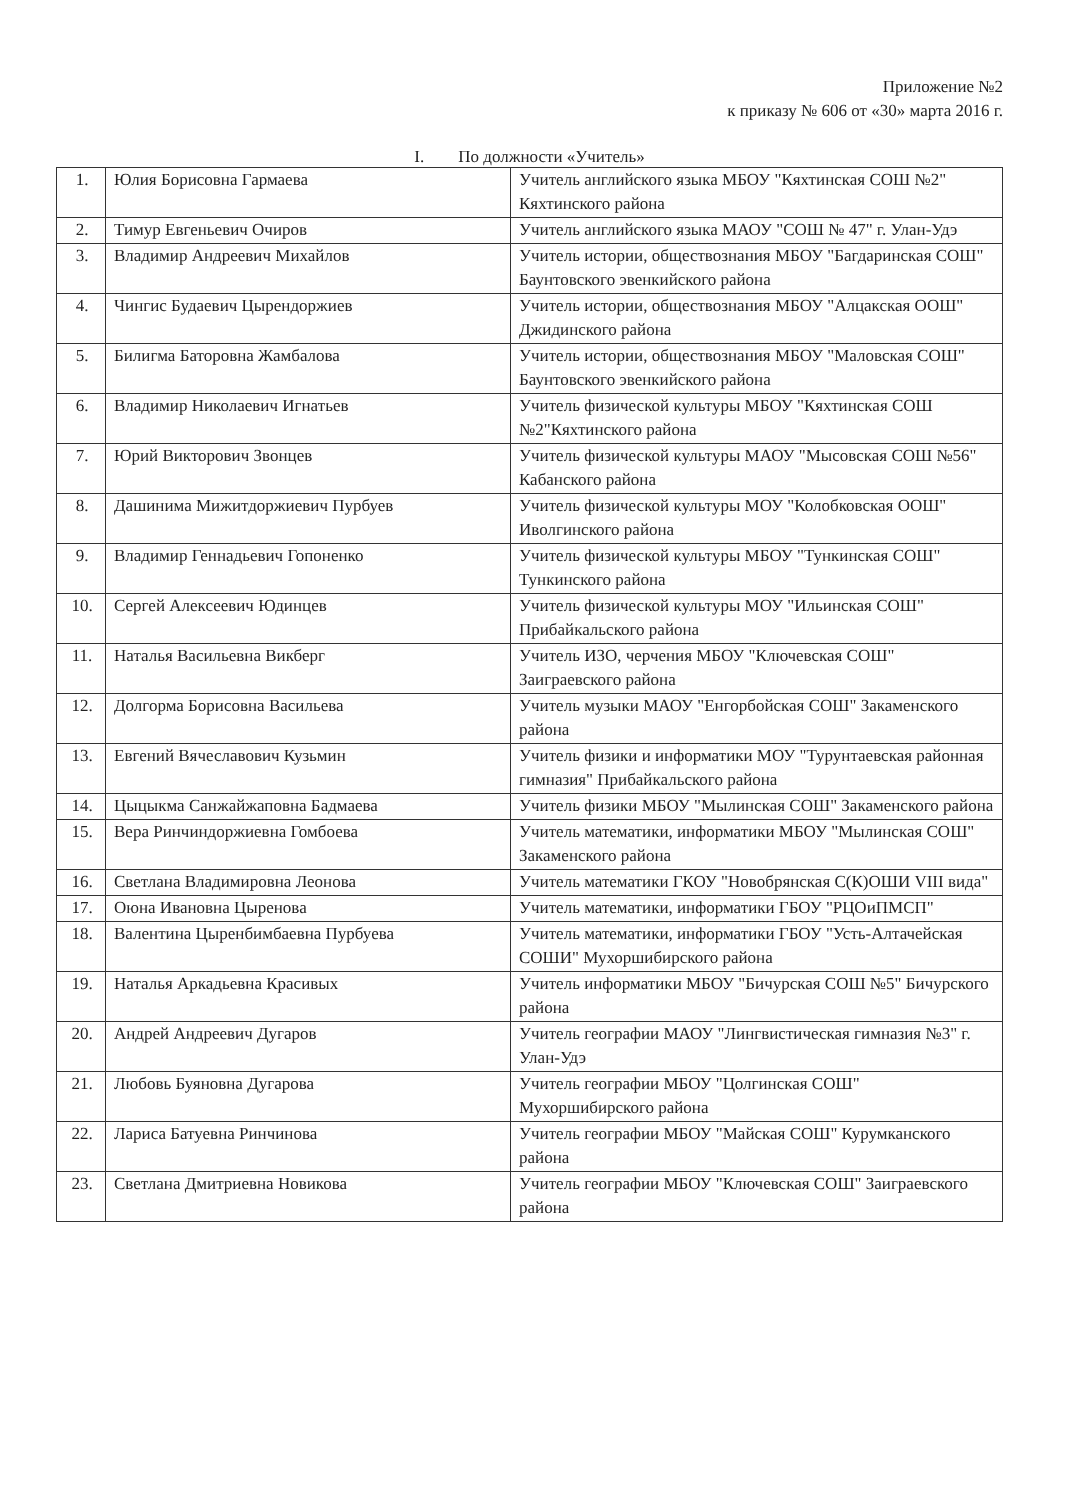Приложение №2
к приказу № 606 от «30» марта 2016 г.
I. По должности «Учитель»
| 1. | Юлия Борисовна Гармаева | Учитель английского языка МБОУ "Кяхтинская СОШ №2" Кяхтинского района |
| 2. | Тимур Евгеньевич Очиров | Учитель английского языка МАОУ "СОШ № 47" г. Улан-Удэ |
| 3. | Владимир Андреевич Михайлов | Учитель истории, обществознания МБОУ "Багдаринская СОШ" Баунтовского эвенкийского района |
| 4. | Чингис Будаевич Цырендоржиев | Учитель истории, обществознания МБОУ "Алцакская ООШ" Джидинского района |
| 5. | Билигма Баторовна Жамбалова | Учитель истории, обществознания МБОУ "Маловская СОШ" Баунтовского эвенкийского района |
| 6. | Владимир Николаевич Игнатьев | Учитель физической культуры МБОУ "Кяхтинская СОШ №2"Кяхтинского района |
| 7. | Юрий Викторович Звонцев | Учитель физической культуры МАОУ "Мысовская СОШ №56" Кабанского района |
| 8. | Дашинима Мижитдоржиевич Пурбуев | Учитель физической культуры МОУ "Колобковская ООШ" Иволгинского района |
| 9. | Владимир Геннадьевич Гопоненко | Учитель физической культуры МБОУ "Тункинская СОШ" Тункинского района |
| 10. | Сергей Алексеевич Юдинцев | Учитель физической культуры МОУ "Ильинская СОШ" Прибайкальского района |
| 11. | Наталья Васильевна Викберг | Учитель ИЗО, черчения МБОУ "Ключевская СОШ" Заиграевского района |
| 12. | Долгорма Борисовна Васильева | Учитель музыки МАОУ "Енгорбойская СОШ" Закаменского района |
| 13. | Евгений Вячеславович Кузьмин | Учитель физики и информатики МОУ "Турунтаевская районная гимназия" Прибайкальского района |
| 14. | Цыцыкма Санжайжаповна Бадмаева | Учитель физики МБОУ "Мылинская СОШ" Закаменского района |
| 15. | Вера Ринчиндоржиевна Гомбоева | Учитель математики, информатики МБОУ "Мылинская СОШ" Закаменского района |
| 16. | Светлана Владимировна Леонова | Учитель математики ГКОУ "Новобрянская С(К)ОШИ VIII вида" |
| 17. | Оюна Ивановна Цыренова | Учитель математики, информатики ГБОУ "РЦОиПМСП" |
| 18. | Валентина Цыренбимбаевна Пурбуева | Учитель математики, информатики ГБОУ "Усть-Алтачейская СОШИ" Мухоршибирского района |
| 19. | Наталья Аркадьевна Красивых | Учитель информатики МБОУ "Бичурская СОШ №5" Бичурского района |
| 20. | Андрей Андреевич Дугаров | Учитель географии МАОУ "Лингвистическая гимназия №3" г. Улан-Удэ |
| 21. | Любовь Буяновна Дугарова | Учитель географии МБОУ "Цолгинская СОШ" Мухоршибирского района |
| 22. | Лариса Батуевна Ринчинова | Учитель географии МБОУ "Майская СОШ" Курумканского района |
| 23. | Светлана Дмитриевна Новикова | Учитель географии МБОУ "Ключевская СОШ" Заиграевского района |